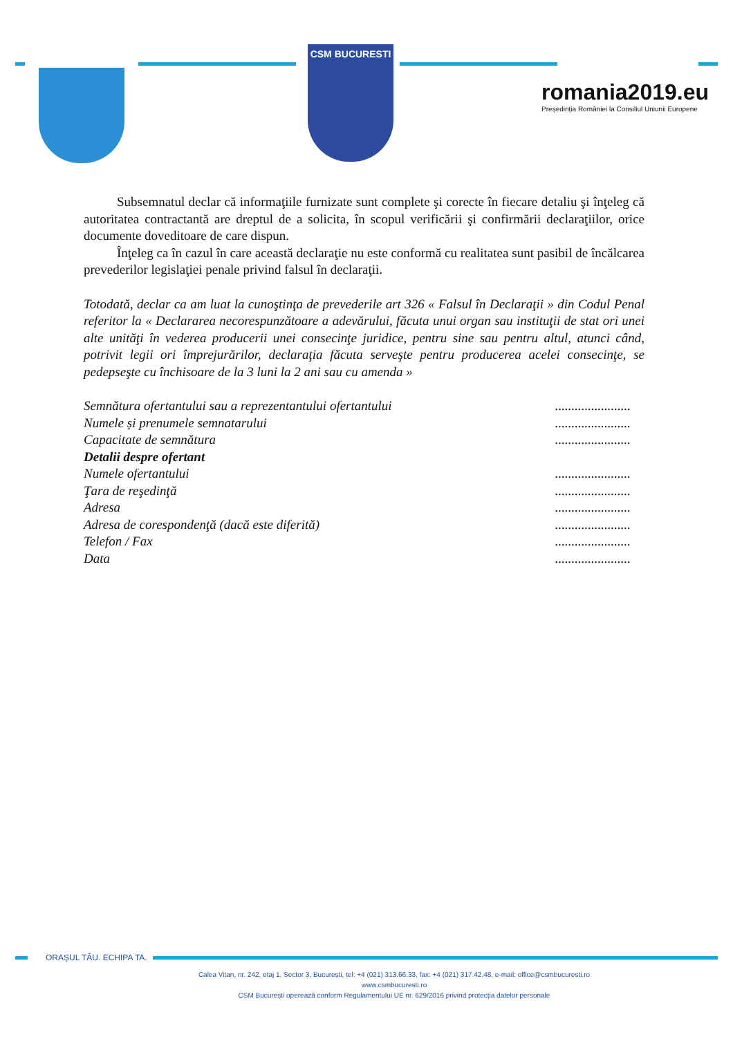CSM BUCURESTI
romania2019.eu
Președinția României la Consiliul Uniunii Europene
Subsemnatul declar că informaţiile furnizate sunt complete şi corecte în fiecare detaliu şi înţeleg că autoritatea contractantă are dreptul de a solicita, în scopul verificării şi confirmării declaraţiilor, orice documente doveditoare de care dispun.
Înţeleg ca în cazul în care această declaraţie nu este conformă cu realitatea sunt pasibil de încălcarea prevederilor legislaţiei penale privind falsul în declaraţii.
Totodată, declar ca am luat la cunoştinţa de prevederile art 326 « Falsul în Declaraţii » din Codul Penal referitor la « Declararea necorespunzătoare a adevărului, făcuta unui organ sau instituţii de stat ori unei alte unităţi în vederea producerii unei consecinţe juridice, pentru sine sau pentru altul, atunci când, potrivit legii ori împrejurărilor, declaraţia făcuta serveşte pentru producerea acelei consecinţe, se pedepseşte cu închisoare de la 3 luni la 2 ani sau cu amenda »
Semnătura ofertantului sau a reprezentantului ofertantului.......................
Numele și prenumele semnatarului.......................
Capacitate de semnătura.......................
Detalii despre ofertant
Numele ofertantului.......................
Ţara de reşedinţă.......................
Adresa.......................
Adresa de corespondenţă (dacă este diferită).......................
Telefon / Fax.......................
Data.......................
ORAȘUL TĂU. ECHIPA TA.
Calea Vitan, nr. 242, etaj 1, Sector 3, București, tel: +4 (021) 313.66.33, fax: +4 (021) 317.42.48, e-mail: office@csmbucuresti.ro
www.csmbucuresti.ro
CSM București operează conform Regulamentului UE nr. 629/2016 privind protecția datelor personale